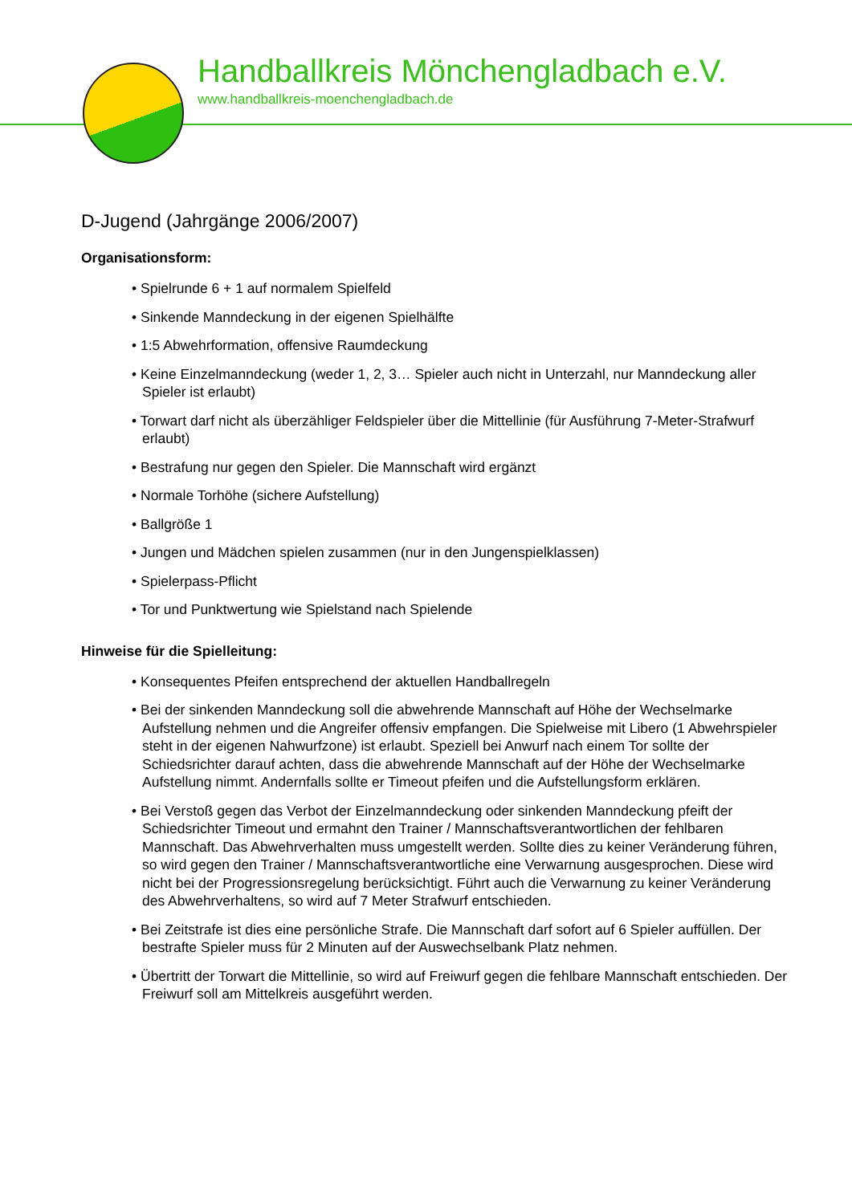Handballkreis Mönchengladbach e.V.
www.handballkreis-moenchengladbach.de
D-Jugend (Jahrgänge 2006/2007)
Organisationsform:
• Spielrunde 6 + 1 auf normalem Spielfeld
• Sinkende Manndeckung in der eigenen Spielhälfte
• 1:5 Abwehrformation, offensive Raumdeckung
• Keine Einzelmanndeckung (weder 1, 2, 3… Spieler auch nicht in Unterzahl, nur Manndeckung aller Spieler ist erlaubt)
• Torwart darf nicht als überzähliger Feldspieler über die Mittellinie (für Ausführung 7-Meter-Strafwurf erlaubt)
• Bestrafung nur gegen den Spieler. Die Mannschaft wird ergänzt
• Normale Torhöhe (sichere Aufstellung)
• Ballgröße 1
• Jungen und Mädchen spielen zusammen (nur in den Jungenspielklassen)
• Spielerpass-Pflicht
• Tor und Punktwertung wie Spielstand nach Spielende
Hinweise für die Spielleitung:
• Konsequentes Pfeifen entsprechend der aktuellen Handballregeln
• Bei der sinkenden Manndeckung soll die abwehrende Mannschaft auf Höhe der Wechselmarke Aufstellung nehmen und die Angreifer offensiv empfangen. Die Spielweise mit Libero (1 Abwehrspieler steht in der eigenen Nahwurfzone) ist erlaubt. Speziell bei Anwurf nach einem Tor sollte der Schiedsrichter darauf achten, dass die abwehrende Mannschaft auf der Höhe der Wechselmarke Aufstellung nimmt. Andernfalls sollte er Timeout pfeifen und die Aufstellungsform erklären.
• Bei Verstoß gegen das Verbot der Einzelmanndeckung oder sinkenden Manndeckung pfeift der Schiedsrichter Timeout und ermahnt den Trainer / Mannschaftsverantwortlichen der fehlbaren Mannschaft. Das Abwehrverhalten muss umgestellt werden. Sollte dies zu keiner Veränderung führen, so wird gegen den Trainer / Mannschaftsverantwortliche eine Verwarnung ausgesprochen. Diese wird nicht bei der Progressionsregelung berücksichtigt. Führt auch die Verwarnung zu keiner Veränderung des Abwehrverhaltens, so wird auf 7 Meter Strafwurf entschieden.
• Bei Zeitstrafe ist dies eine persönliche Strafe. Die Mannschaft darf sofort auf 6 Spieler auffüllen. Der bestrafte Spieler muss für 2 Minuten auf der Auswechselbank Platz nehmen.
• Übertritt der Torwart die Mittellinie, so wird auf Freiwurf gegen die fehlbare Mannschaft entschieden. Der Freiwurf soll am Mittelkreis ausgeführt werden.